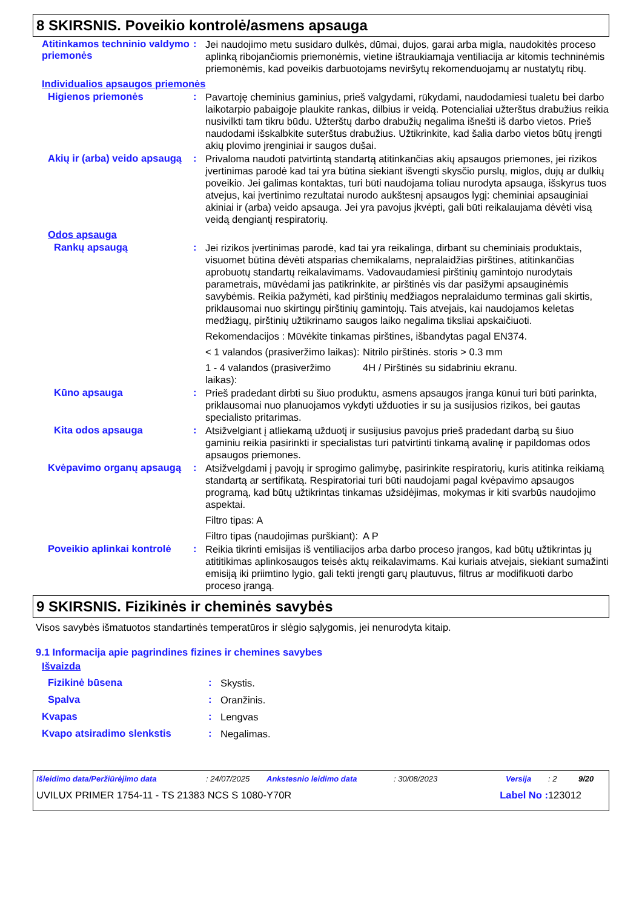8 SKIRSNIS. Poveikio kontrolė/asmens apsauga
Atitinkamos techninio valdymo priemonės
:
Jei naudojimo metu susidaro dulkės, dūmai, dujos, garai arba migla, naudokitės proceso aplinką ribojančiomis priemonėmis, vietine ištraukiamąja ventiliacija ar kitomis techninėmis priemonėmis, kad poveikis darbuotojams neviršytų rekomenduojamų ar nustatytų ribų.
Individualios apsaugos priemonės
Higienos priemonės :
Pavartoję cheminius gaminius, prieš valgydami, rūkydami, naudodamiesi tualetu bei darbo laikotarpio pabaigoje plaukite rankas, dilbius ir veidą. Potencialiai užterštus drabužius reikia nusivilkti tam tikru būdu. Užterštų darbo drabužių negalima išnešti iš darbo vietos. Prieš naudodami išskalbkite suterštus drabužius. Užtikrinkite, kad šalia darbo vietos būtų įrengti akių plovimo įrenginiai ir saugos dušai.
Akių ir (arba) veido apsaugą
:
Privaloma naudoti patvirtintą standartą atitinkančias akių apsaugos priemones, jei rizikos įvertinimas parodė kad tai yra būtina siekiant išvengti skysčio purslų, miglos, dujų ar dulkių poveikio. Jei galimas kontaktas, turi būti naudojama toliau nurodyta apsauga, išskyrus tuos atvejus, kai įvertinimo rezultatai nurodo aukštesnį apsaugos lygį: cheminiai apsauginiai akiniai ir (arba) veido apsauga. Jei yra pavojus įkvėpti, gali būti reikalaujama dėvėti visą veidą dengiantį respiratorių.
Odos apsauga
Rankų apsaugą :
Jei rizikos įvertinimas parodė, kad tai yra reikalinga, dirbant su cheminiais produktais, visuomet būtina dėvėti atsparias chemikalams, nepralaidžias pirštines, atitinkančias aprobuotų standartų reikalavimams. Vadovaudamiesi pirštinių gamintojo nurodytais parametrais, mūvėdami jas patikrinkite, ar pirštinės vis dar pasižymi apsauginėmis savybėmis. Reikia pažymėti, kad pirštinių medžiagos nepralaidumo terminas gali skirtis, priklausomai nuo skirtingų pirštinių gamintojų. Tais atvejais, kai naudojamos keletas medžiagų, pirštinių užtikrinamo saugos laiko negalima tiksliai apskaičiuoti.
Rekomendacijos : Mūvėkite tinkamas pirštines, išbandytas pagal EN374.
< 1 valandos (prasiveržimo laikas):
Nitrilo pirštinės. storis > 0.3 mm
1 - 4 valandos (prasiveržimo laikas):
4H / Pirštinės su sidabriniu ekranu.
Kūno apsauga :
Prieš pradedant dirbti su šiuo produktu, asmens apsaugos įranga kūnui turi būti parinkta, priklausomai nuo planuojamos vykdyti užduoties ir su ja susijusios rizikos, bei gautas specialisto pritarimas.
Kita odos apsauga :
Atsižvelgiant į atliekamą užduotį ir susijusius pavojus prieš pradedant darbą su šiuo gaminiu reikia pasirinkti ir specialistas turi patvirtinti tinkamą avalinę ir papildomas odos apsaugos priemones.
Kvėpavimo organų apsaugą :
Atsižvelgdami į pavojų ir sprogimo galimybę, pasirinkite respiratorių, kuris atitinka reikiamą standartą ar sertifikatą. Respiratoriai turi būti naudojami pagal kvėpavimo apsaugos programą, kad būtų užtikrintas tinkamas užsidėjimas, mokymas ir kiti svarbūs naudojimo aspektai.
Filtro tipas: A
Filtro tipas (naudojimas purškiant):
A P
Poveikio aplinkai kontrolė
:
Reikia tikrinti emisijas iš ventiliacijos arba darbo proceso įrangos, kad būtų užtikrintas jų atititikimas aplinkosaugos teisės aktų reikalavimams. Kai kuriais atvejais, siekiant sumažinti emisiją iki priimtino lygio, gali tekti įrengti garų plautuvus, filtrus ar modifikuoti darbo proceso įrangą.
9 SKIRSNIS. Fizikinės ir cheminės savybės
Visos savybės išmatuotos standartinės temperatūros ir slėgio sąlygomis, jei nenurodyta kitaip.
9.1 Informacija apie pagrindines fizines ir chemines savybes
Išvaizda
Fizikinė būsena :
Skystis.
Spalva :
Oranžinis.
Kvapas :
Lengvas
Kvapo atsiradimo slenkstis :
Negalimas.
Išleidimo data/Peržiūrėjimo data: 24/07/2025 Ankstesnio leidimo data: 30/08/2023 Versija: 2 9/20
UVILUX PRIMER 1754-11 - TS 21383 NCS S 1080-Y70R Label No : 123012